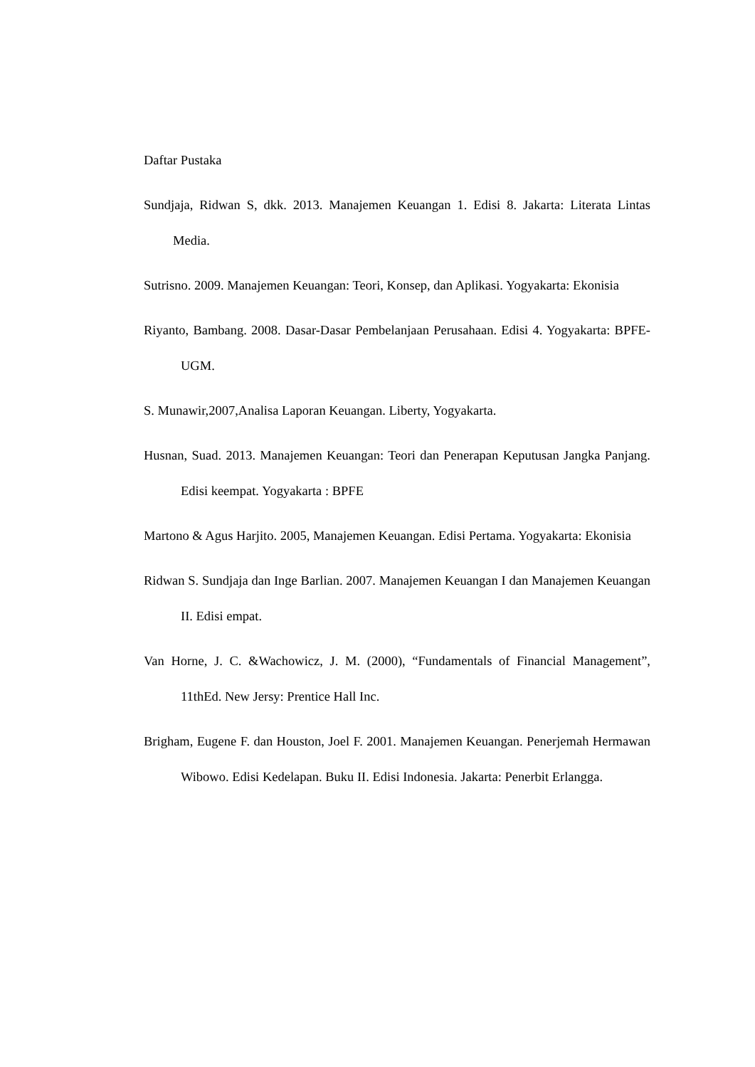Daftar Pustaka
Sundjaja, Ridwan S, dkk. 2013. Manajemen Keuangan 1. Edisi 8. Jakarta: Literata Lintas Media.
Sutrisno. 2009. Manajemen Keuangan: Teori, Konsep, dan Aplikasi. Yogyakarta: Ekonisia
Riyanto, Bambang. 2008. Dasar-Dasar Pembelanjaan Perusahaan. Edisi 4. Yogyakarta: BPFE-UGM.
S. Munawir,2007,Analisa Laporan Keuangan. Liberty, Yogyakarta.
Husnan, Suad. 2013. Manajemen Keuangan: Teori dan Penerapan Keputusan Jangka Panjang. Edisi keempat. Yogyakarta : BPFE
Martono & Agus Harjito. 2005, Manajemen Keuangan. Edisi Pertama. Yogyakarta: Ekonisia
Ridwan S. Sundjaja dan Inge Barlian. 2007. Manajemen Keuangan I dan Manajemen Keuangan II. Edisi empat.
Van Horne, J. C. &Wachowicz, J. M. (2000), “Fundamentals of Financial Management”, 11thEd. New Jersy: Prentice Hall Inc.
Brigham, Eugene F. dan Houston, Joel F. 2001. Manajemen Keuangan. Penerjemah Hermawan Wibowo. Edisi Kedelapan. Buku II. Edisi Indonesia. Jakarta: Penerbit Erlangga.